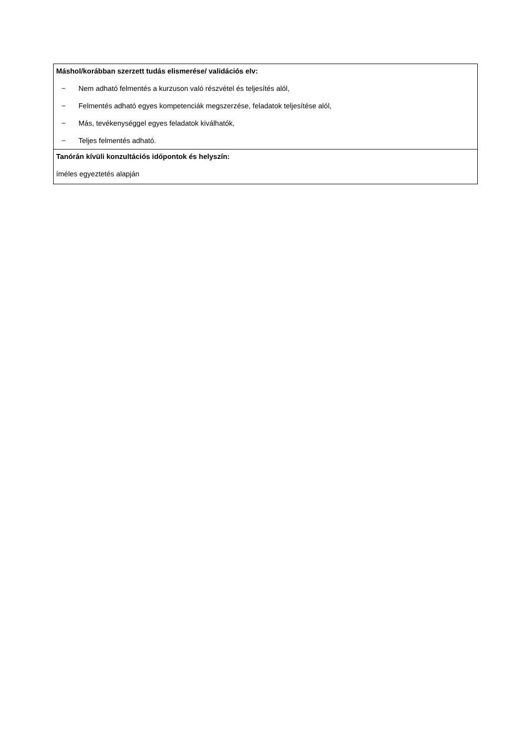| Máshol/korábban szerzett tudás elismerése/ validációs elv: − Nem adható felmentés a kurzuson való részvétel és teljesítés alól, − Felmentés adható egyes kompetenciák megszerzése, feladatok teljesítése alól, − Más, tevékenységgel egyes feladatok kiválhatók, − Teljes felmentés adható. |
| Tanórán kívüli konzultációs időpontok és helyszín: íméles egyeztetés alapján |